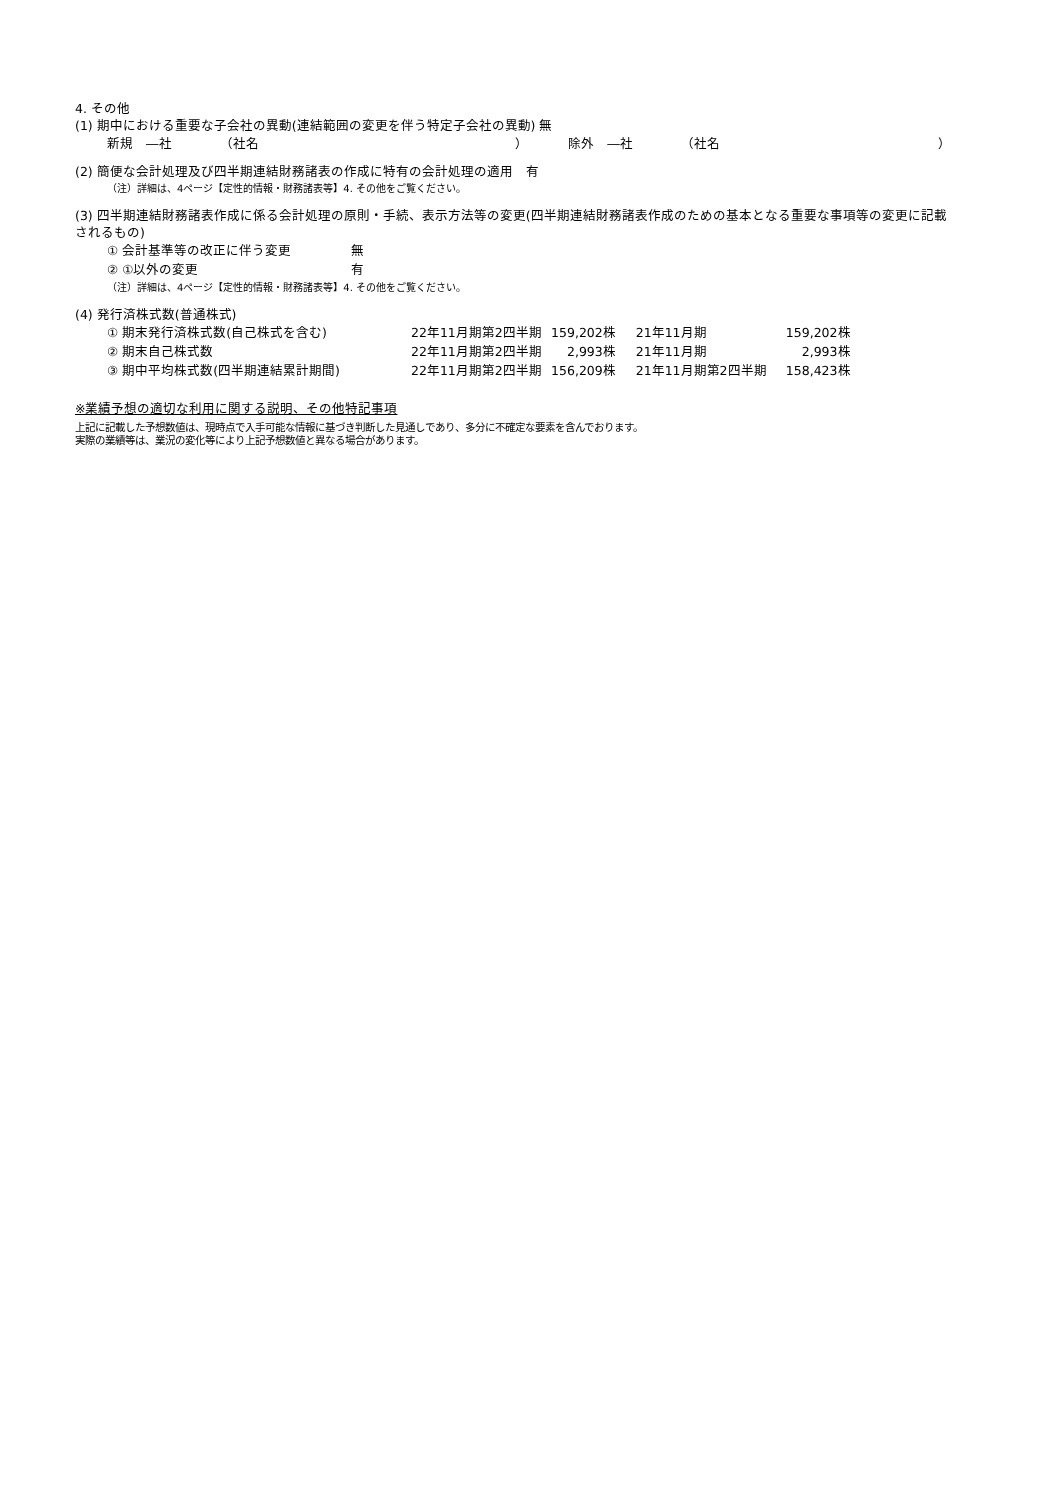4. その他
(1) 期中における重要な子会社の異動(連結範囲の変更を伴う特定子会社の異動) 無
| 新規 ―社 | （社名 | ） | 除外 ―社 | （社名 | ） |
(2) 簡便な会計処理及び四半期連結財務諸表の作成に特有の会計処理の適用　有
（注）詳細は、4ページ【定性的情報・財務諸表等】4. その他をご覧ください。
(3) 四半期連結財務諸表作成に係る会計処理の原則・手続、表示方法等の変更(四半期連結財務諸表作成のための基本となる重要な事項等の変更に記載されるもの)
| ① 会計基準等の改正に伴う変更 | 無 |
| ② ①以外の変更 | 有 |
（注）詳細は、4ページ【定性的情報・財務諸表等】4. その他をご覧ください。
(4) 発行済株式数(普通株式)
| ① 期末発行済株式数(自己株式を含む) | 22年11月期第2四半期 | 159,202株 | 21年11月期 | 159,202株 |
| ② 期末自己株式数 | 22年11月期第2四半期 | 2,993株 | 21年11月期 | 2,993株 |
| ③ 期中平均株式数(四半期連結累計期間) | 22年11月期第2四半期 | 156,209株 | 21年11月期第2四半期 | 158,423株 |
※業績予想の適切な利用に関する説明、その他特記事項
上記に記載した予想数値は、現時点で入手可能な情報に基づき判断した見通しであり、多分に不確定な要素を含んでおります。
実際の業績等は、業況の変化等により上記予想数値と異なる場合があります。